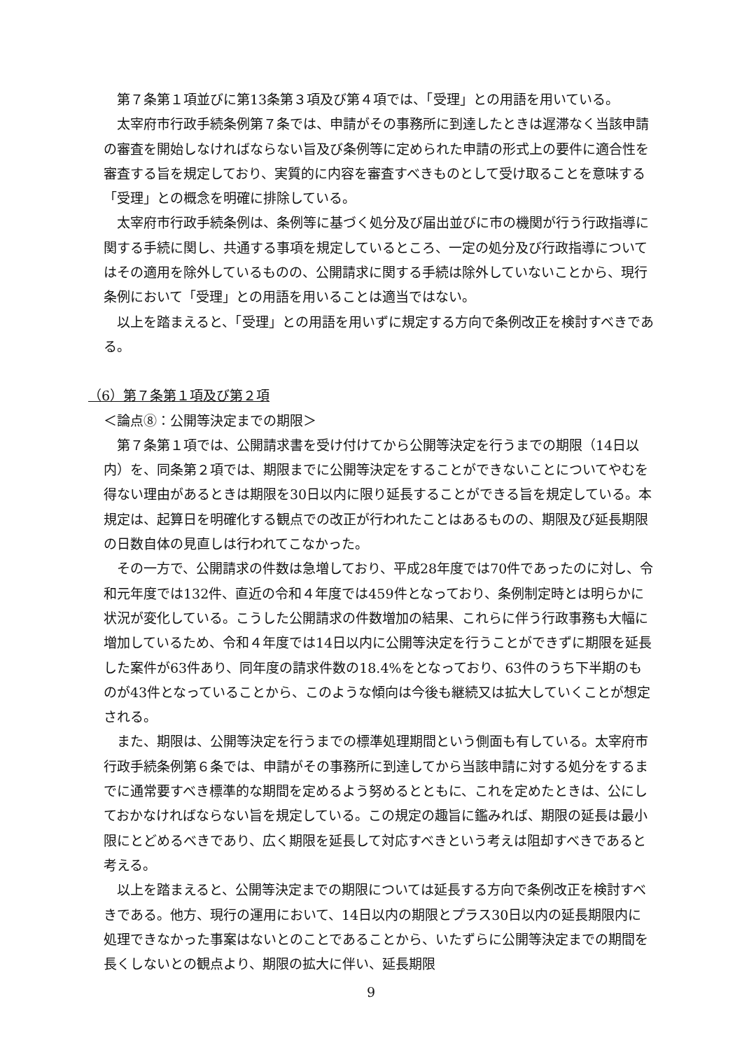第７条第１項並びに第13条第３項及び第４項では、「受理」との用語を用いている。
太宰府市行政手続条例第７条では、申請がその事務所に到達したときは遅滞なく当該申請の審査を開始しなければならない旨及び条例等に定められた申請の形式上の要件に適合性を審査する旨を規定しており、実質的に内容を審査すべきものとして受け取ることを意味する「受理」との概念を明確に排除している。
太宰府市行政手続条例は、条例等に基づく処分及び届出並びに市の機関が行う行政指導に関する手続に関し、共通する事項を規定しているところ、一定の処分及び行政指導についてはその適用を除外しているものの、公開請求に関する手続は除外していないことから、現行条例において「受理」との用語を用いることは適当ではない。
以上を踏まえると、「受理」との用語を用いずに規定する方向で条例改正を検討すべきである。
（6）第７条第１項及び第２項
＜論点⑧：公開等決定までの期限＞
第７条第１項では、公開請求書を受け付けてから公開等決定を行うまでの期限（14日以内）を、同条第２項では、期限までに公開等決定をすることができないことについてやむを得ない理由があるときは期限を30日以内に限り延長することができる旨を規定している。本規定は、起算日を明確化する観点での改正が行われたことはあるものの、期限及び延長期限の日数自体の見直しは行われてこなかった。
その一方で、公開請求の件数は急増しており、平成28年度では70件であったのに対し、令和元年度では132件、直近の令和４年度では459件となっており、条例制定時とは明らかに状況が変化している。こうした公開請求の件数増加の結果、これらに伴う行政事務も大幅に増加しているため、令和４年度では14日以内に公開等決定を行うことができずに期限を延長した案件が63件あり、同年度の請求件数の18.4%をとなっており、63件のうち下半期のものが43件となっていることから、このような傾向は今後も継続又は拡大していくことが想定される。
また、期限は、公開等決定を行うまでの標準処理期間という側面も有している。太宰府市行政手続条例第６条では、申請がその事務所に到達してから当該申請に対する処分をするまでに通常要すべき標準的な期間を定めるよう努めるとともに、これを定めたときは、公にしておかなければならない旨を規定している。この規定の趣旨に鑑みれば、期限の延長は最小限にとどめるべきであり、広く期限を延長して対応すべきという考えは阻却すべきであると考える。
以上を踏まえると、公開等決定までの期限については延長する方向で条例改正を検討すべきである。他方、現行の運用において、14日以内の期限とプラス30日以内の延長期限内に処理できなかった事案はないとのことであることから、いたずらに公開等決定までの期間を長くしないとの観点より、期限の拡大に伴い、延長期限
9